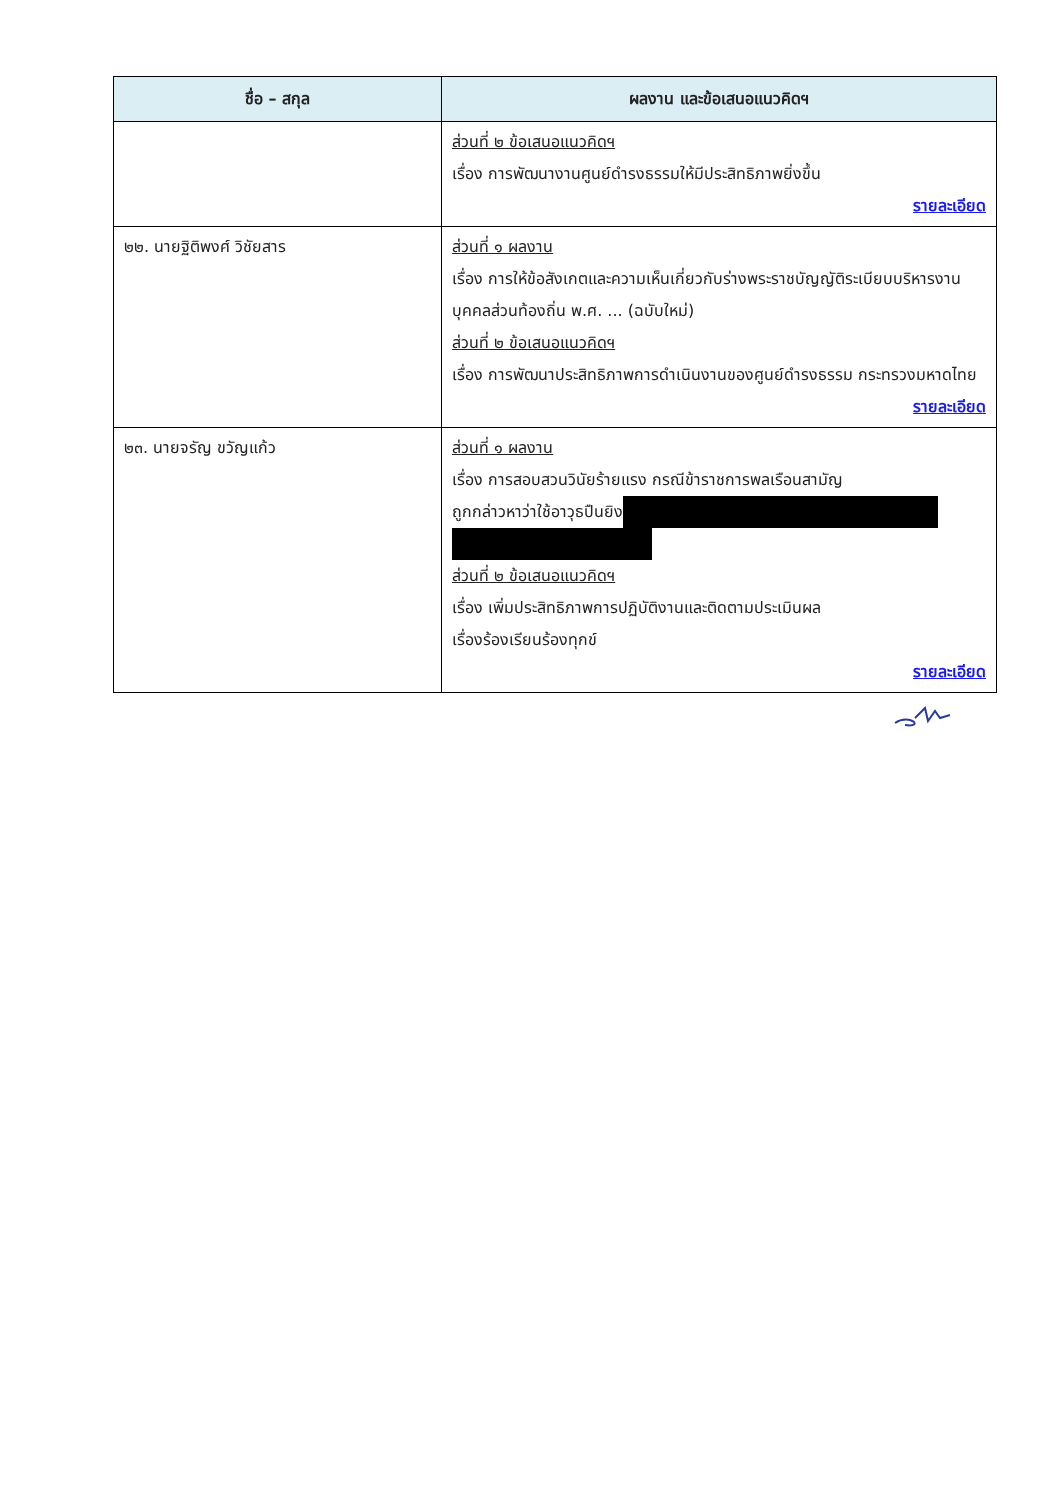| ชื่อ – สกุล | ผลงาน และข้อเสนอแนวคิดฯ |
| --- | --- |
| | ส่วนที่ ๒ ข้อเสนอแนวคิดฯ เรื่อง การพัฒนางานศูนย์ดำรงธรรมให้มีประสิทธิภาพยิ่งขึ้น รายละเอียด |
| ๒๒. นายฐิติพงศ์ วิชัยสาร | ส่วนที่ ๑ ผลงาน เรื่อง การให้ข้อสังเกตและความเห็นเกี่ยวกับร่างพระราชบัญญัติระเบียบบริหารงานบุคคลส่วนท้องถิ่น พ.ศ. ... (ฉบับใหม่) ส่วนที่ ๒ ข้อเสนอแนวคิดฯ เรื่อง การพัฒนาประสิทธิภาพการดำเนินงานของศูนย์ดำรงธรรม กระทรวงมหาดไทย รายละเอียด |
| ๒๓. นายจรัญ ขวัญแก้ว | ส่วนที่ ๑ ผลงาน เรื่อง การสอบสวนวินัยร้ายแรง กรณีข้าราชการพลเรือนสามัญ ถูกกล่าวหาว่าใช้อาวุธปืนยิง ส่วนที่ ๒ ข้อเสนอแนวคิดฯ เรื่อง เพิ่มประสิทธิภาพการปฏิบัติงานและติดตามประเมินผล เรื่องร้องเรียนร้องทุกข์ รายละเอียด |